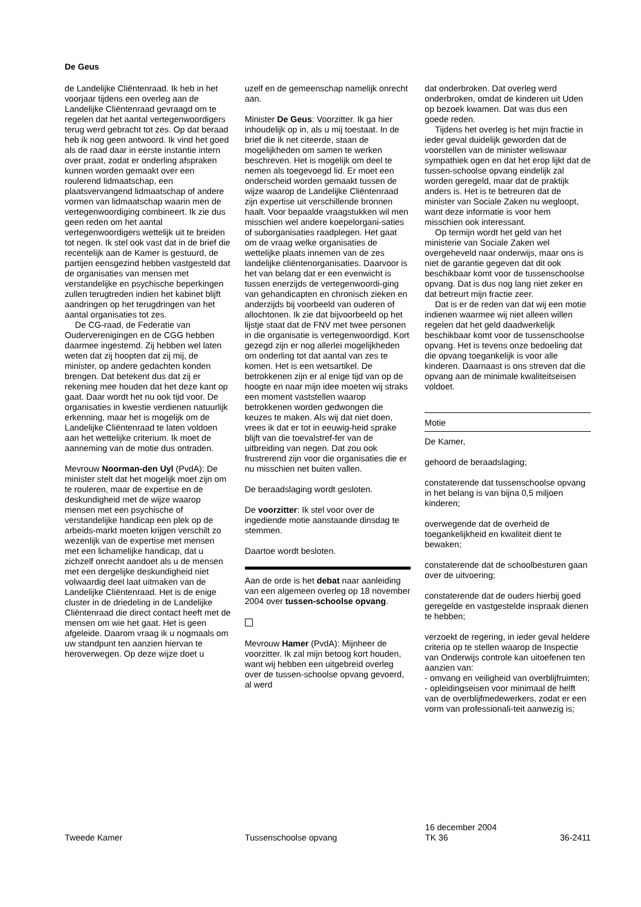De Geus
de Landelijke Cliëntenraad. Ik heb in het voorjaar tijdens een overleg aan de Landelijke Cliëntenraad gevraagd om te regelen dat het aantal vertegenwoordigers terug werd gebracht tot zes. Op dat beraad heb ik nog geen antwoord. Ik vind het goed als de raad daar in eerste instantie intern over praat, zodat er onderling afspraken kunnen worden gemaakt over een roulerend lidmaatschap, een plaatsvervangend lidmaatschap of andere vormen van lidmaatschap waarin men de vertegenwoordiging combineert. Ik zie dus geen reden om het aantal vertegenwoordigers wettelijk uit te breiden tot negen. Ik stel ook vast dat in de brief die recentelijk aan de Kamer is gestuurd, de partijen eensgezind hebben vastgesteld dat de organisaties van mensen met verstandelijke en psychische beperkingen zullen terugtreden indien het kabinet blijft aandringen op het terugdringen van het aantal organisaties tot zes.
De CG-raad, de Federatie van Ouderverenigingen en de CGG hebben daarmee ingestemd. Zij hebben wel laten weten dat zij hoopten dat zij mij, de minister, op andere gedachten konden brengen. Dat betekent dus dat zij er rekening mee houden dat het deze kant op gaat. Daar wordt het nu ook tijd voor. De organisaties in kwestie verdienen natuurlijk erkenning, maar het is mogelijk om de Landelijke Cliëntenraad te laten voldoen aan het wettelijke criterium. Ik moet de aanneming van de motie dus ontraden.
Mevrouw Noorman-den Uyl (PvdA): De minister stelt dat het mogelijk moet zijn om te rouleren, maar de expertise en de deskundigheid met de wijze waarop mensen met een psychische of verstandelijke handicap een plek op de arbeids-markt moeten krijgen verschilt zo wezenlijk van de expertise met mensen met een lichamelijke handicap, dat u zichzelf onrecht aandoet als u de mensen met een dergelijke deskundigheid niet volwaardig deel laat uitmaken van de Landelijke Cliëntenraad. Het is de enige cluster in de driedeling in de Landelijke Cliëntenraad die direct contact heeft met de mensen om wie het gaat. Het is geen afgeleide. Daarom vraag ik u nogmaals om uw standpunt ten aanzien hiervan te heroverwegen. Op deze wijze doet u
uzelf en de gemeenschap namelijk onrecht aan.
Minister De Geus: Voorzitter. Ik ga hier inhoudelijk op in, als u mij toestaat. In de brief die ik net citeerde, staan de mogelijkheden om samen te werken beschreven. Het is mogelijk om deel te nemen als toegevoegd lid. Er moet een onderscheid worden gemaakt tussen de wijze waarop de Landelijke Cliëntenraad zijn expertise uit verschillende bronnen haalt. Voor bepaalde vraagstukken wil men misschien wel andere koepelorgani-saties of suborganisaties raadplegen. Het gaat om de vraag welke organisaties de wettelijke plaats innemen van de zes landelijke cliëntenorganisaties. Daarvoor is het van belang dat er een evenwicht is tussen enerzijds de vertegenwoordi-ging van gehandicapten en chronisch zieken en anderzijds bij voorbeeld van ouderen of allochtonen. Ik zie dat bijvoorbeeld op het lijstje staat dat de FNV met twee personen in die organisatie is vertegenwoordigd. Kort gezegd zijn er nog allerlei mogelijkheden om onderling tot dat aantal van zes te komen. Het is een wetsartikel. De betrokkenen zijn er al enige tijd van op de hoogte en naar mijn idee moeten wij straks een moment vaststellen waarop betrokkenen worden gedwongen die keuzes te maken. Als wij dat niet doen, vrees ik dat er tot in eeuwig-heid sprake blijft van die toevalstref-fer van de uitbreiding van negen. Dat zou ook frustrerend zijn voor die organisaties die er nu misschien net buiten vallen.
De beraadslaging wordt gesloten.
De voorzitter: Ik stel voor over de ingediende motie aanstaande dinsdag te stemmen.
Daartoe wordt besloten.
Aan de orde is het debat naar aanleiding van een algemeen overleg op 18 november 2004 over tussen-schoolse opvang.
Mevrouw Hamer (PvdA): Mijnheer de voorzitter. Ik zal mijn betoog kort houden, want wij hebben een uitgebreid overleg over de tussen-schoolse opvang gevoerd, al werd
dat onderbroken. Dat overleg werd onderbroken, omdat de kinderen uit Uden op bezoek kwamen. Dat was dus een goede reden.
Tijdens het overleg is het mijn fractie in ieder geval duidelijk geworden dat de voorstellen van de minister weliswaar sympathiek ogen en dat het erop lijkt dat de tussen-schoolse opvang eindelijk zal worden geregeld, maar dat de praktijk anders is. Het is te betreuren dat de minister van Sociale Zaken nu wegloopt, want deze informatie is voor hem misschien ook interessant.
Op termijn wordt het geld van het ministerie van Sociale Zaken wel overgeheveld naar onderwijs, maar ons is niet de garantie gegeven dat dit ook beschikbaar komt voor de tussenschoolse opvang. Dat is dus nog lang niet zeker en dat betreurt mijn fractie zeer.
Dat is er de reden van dat wij een motie indienen waarmee wij niet alleen willen regelen dat het geld daadwerkelijk beschikbaar komt voor de tussenschoolse opvang. Het is tevens onze bedoeling dat die opvang toegankelijk is voor alle kinderen. Daarnaast is ons streven dat die opvang aan de minimale kwaliteitseisen voldoet.
Motie
De Kamer,
gehoord de beraadslaging;
constaterende dat tussenschoolse opvang in het belang is van bijna 0,5 miljoen kinderen;
overwegende dat de overheid de toegankelijkheid en kwaliteit dient te bewaken;
constaterende dat de schoolbesturen gaan over de uitvoering;
constaterende dat de ouders hierbij goed geregelde en vastgestelde inspraak dienen te hebben;
verzoekt de regering, in ieder geval heldere criteria op te stellen waarop de Inspectie van Onderwijs controle kan uitoefenen ten aanzien van:
- omvang en veiligheid van overblijfruimten;
- opleidingseisen voor minimaal de helft van de overblijfmedewerkers, zodat er een vorm van professionali-teit aanwezig is;
Tweede Kamer
Tussenschoolse opvang
16 december 2004
TK 36
36-2411